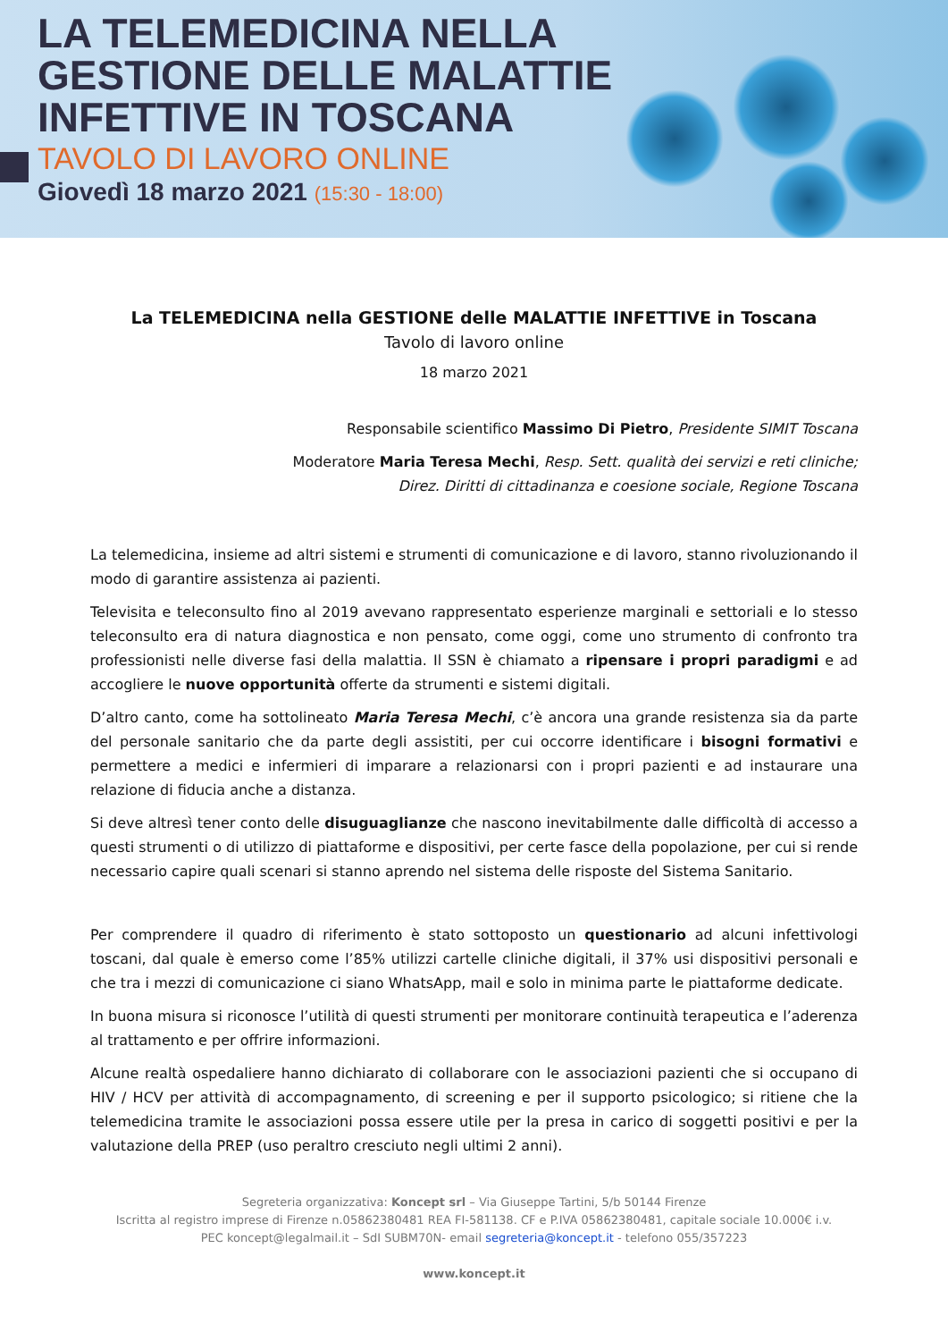LA TELEMEDICINA NELLA
GESTIONE DELLE MALATTIE
INFETTIVE IN TOSCANA
TAVOLO DI LAVORO ONLINE
Giovedì 18 marzo 2021 (15:30 - 18:00)
La TELEMEDICINA nella GESTIONE delle MALATTIE INFETTIVE in Toscana
Tavolo di lavoro online
18 marzo 2021
Responsabile scientifico Massimo Di Pietro, Presidente SIMIT Toscana
Moderatore Maria Teresa Mechi, Resp. Sett. qualità dei servizi e reti cliniche;
Direz. Diritti di cittadinanza e coesione sociale, Regione Toscana
La telemedicina, insieme ad altri sistemi e strumenti di comunicazione e di lavoro, stanno rivoluzionando il modo di garantire assistenza ai pazienti.
Televisita e teleconsulto fino al 2019 avevano rappresentato esperienze marginali e settoriali e lo stesso teleconsulto era di natura diagnostica e non pensato, come oggi, come uno strumento di confronto tra professionisti nelle diverse fasi della malattia. Il SSN è chiamato a ripensare i propri paradigmi e ad accogliere le nuove opportunità offerte da strumenti e sistemi digitali.
D’altro canto, come ha sottolineato Maria Teresa Mechi, c’è ancora una grande resistenza sia da parte del personale sanitario che da parte degli assistiti, per cui occorre identificare i bisogni formativi e permettere a medici e infermieri di imparare a relazionarsi con i propri pazienti e ad instaurare una relazione di fiducia anche a distanza.
Si deve altresì tener conto delle disuguaglianze che nascono inevitabilmente dalle difficoltà di accesso a questi strumenti o di utilizzo di piattaforme e dispositivi, per certe fasce della popolazione, per cui si rende necessario capire quali scenari si stanno aprendo nel sistema delle risposte del Sistema Sanitario.
Per comprendere il quadro di riferimento è stato sottoposto un questionario ad alcuni infettivologi toscani, dal quale è emerso come l’85% utilizzi cartelle cliniche digitali, il 37% usi dispositivi personali e che tra i mezzi di comunicazione ci siano WhatsApp, mail e solo in minima parte le piattaforme dedicate.
In buona misura si riconosce l’utilità di questi strumenti per monitorare continuità terapeutica e l’aderenza al trattamento e per offrire informazioni.
Alcune realtà ospedaliere hanno dichiarato di collaborare con le associazioni pazienti che si occupano di HIV / HCV per attività di accompagnamento, di screening e per il supporto psicologico; si ritiene che la telemedicina tramite le associazioni possa essere utile per la presa in carico di soggetti positivi e per la valutazione della PREP (uso peraltro cresciuto negli ultimi 2 anni).
Segreteria organizzativa: Koncept srl – Via Giuseppe Tartini, 5/b 50144 Firenze
Iscritta al registro imprese di Firenze n.05862380481 REA FI-581138. CF e P.IVA 05862380481, capitale sociale 10.000€ i.v.
PEC koncept@legalmail.it – SdI SUBM70N- email segreteria@koncept.it - telefono 055/357223
www.koncept.it